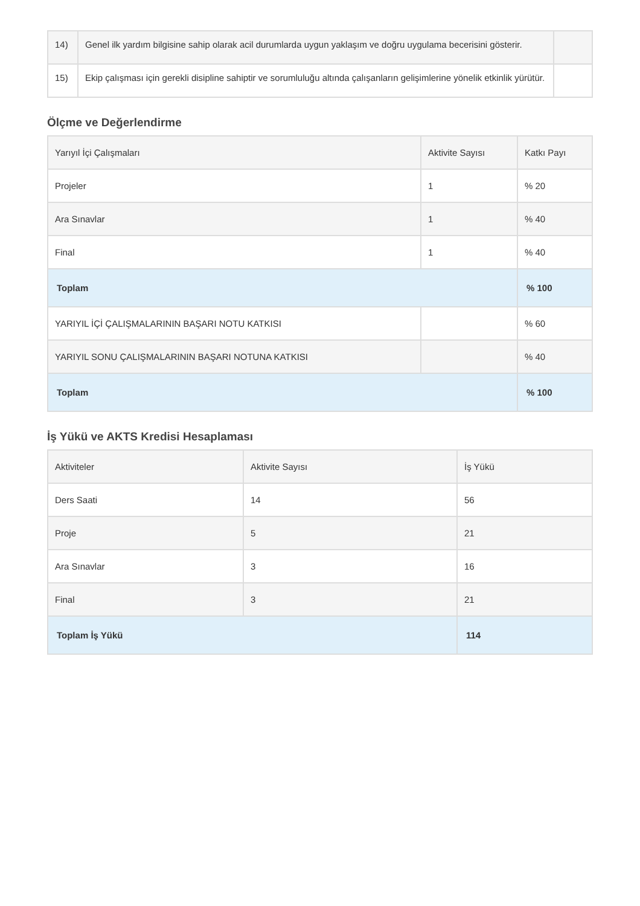| 14) | Genel ilk yardım bilgisine sahip olarak acil durumlarda uygun yaklaşım ve doğru uygulama becerisini gösterir. | |
| 15) | Ekip çalışması için gerekli disipline sahiptir ve sorumluluğu altında çalışanların gelişimlerine yönelik etkinlik yürütür. | |
Ölçme ve Değerlendirme
| Yarıyıl İçi Çalışmaları | Aktivite Sayısı | Katkı Payı |
| --- | --- | --- |
| Projeler | 1 | % 20 |
| Ara Sınavlar | 1 | % 40 |
| Final | 1 | % 40 |
| Toplam | | % 100 |
| YARIYIL İÇİ ÇALIŞMALARININ BAŞARI NOTU KATKISI | | % 60 |
| YARIYIL SONU ÇALIŞMALARININ BAŞARI NOTUNA KATKISI | | % 40 |
| Toplam | | % 100 |
İş Yükü ve AKTS Kredisi Hesaplaması
| Aktiviteler | Aktivite Sayısı | İş Yükü |
| --- | --- | --- |
| Ders Saati | 14 | 56 |
| Proje | 5 | 21 |
| Ara Sınavlar | 3 | 16 |
| Final | 3 | 21 |
| Toplam İş Yükü | | 114 |